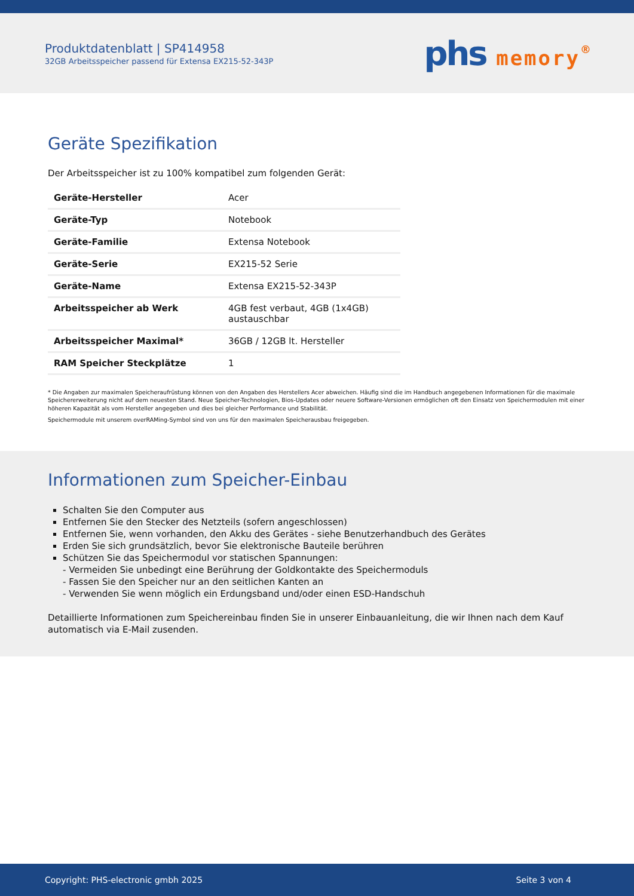Produktdatenblatt | SP414958
32GB Arbeitsspeicher passend für Extensa EX215-52-343P
phs memory<sup>®</sup>
Geräte Spezifikation
Der Arbeitsspeicher ist zu 100% kompatibel zum folgenden Gerät:
| Geräte-Hersteller | Acer |
| Geräte-Typ | Notebook |
| Geräte-Familie | Extensa Notebook |
| Geräte-Serie | EX215-52 Serie |
| Geräte-Name | Extensa EX215-52-343P |
| Arbeitsspeicher ab Werk | 4GB fest verbaut, 4GB (1x4GB) austauschbar |
| Arbeitsspeicher Maximal* | 36GB / 12GB lt. Hersteller |
| RAM Speicher Steckplätze | 1 |
* Die Angaben zur maximalen Speicheraufrüstung können von den Angaben des Herstellers Acer abweichen. Häufig sind die im Handbuch angegebenen Informationen für die maximale Speichererweiterung nicht auf dem neuesten Stand. Neue Speicher-Technologien, Bios-Updates oder neuere Software-Versionen ermöglichen oft den Einsatz von Speichermodulen mit einer höheren Kapazität als vom Hersteller angegeben und dies bei gleicher Performance und Stabilität.
Speichermodule mit unserem overRAMing-Symbol sind von uns für den maximalen Speicherausbau freigegeben.
Informationen zum Speicher-Einbau
Schalten Sie den Computer aus
Entfernen Sie den Stecker des Netzteils (sofern angeschlossen)
Entfernen Sie, wenn vorhanden, den Akku des Gerätes - siehe Benutzerhandbuch des Gerätes
Erden Sie sich grundsätzlich, bevor Sie elektronische Bauteile berühren
Schützen Sie das Speichermodul vor statischen Spannungen:
- Vermeiden Sie unbedingt eine Berührung der Goldkontakte des Speichermoduls
- Fassen Sie den Speicher nur an den seitlichen Kanten an
- Verwenden Sie wenn möglich ein Erdungsband und/oder einen ESD-Handschuh
Detaillierte Informationen zum Speichereinbau finden Sie in unserer Einbauanleitung, die wir Ihnen nach dem Kauf automatisch via E-Mail zusenden.
Copyright: PHS-electronic gmbh 2025 Seite 3 von 4